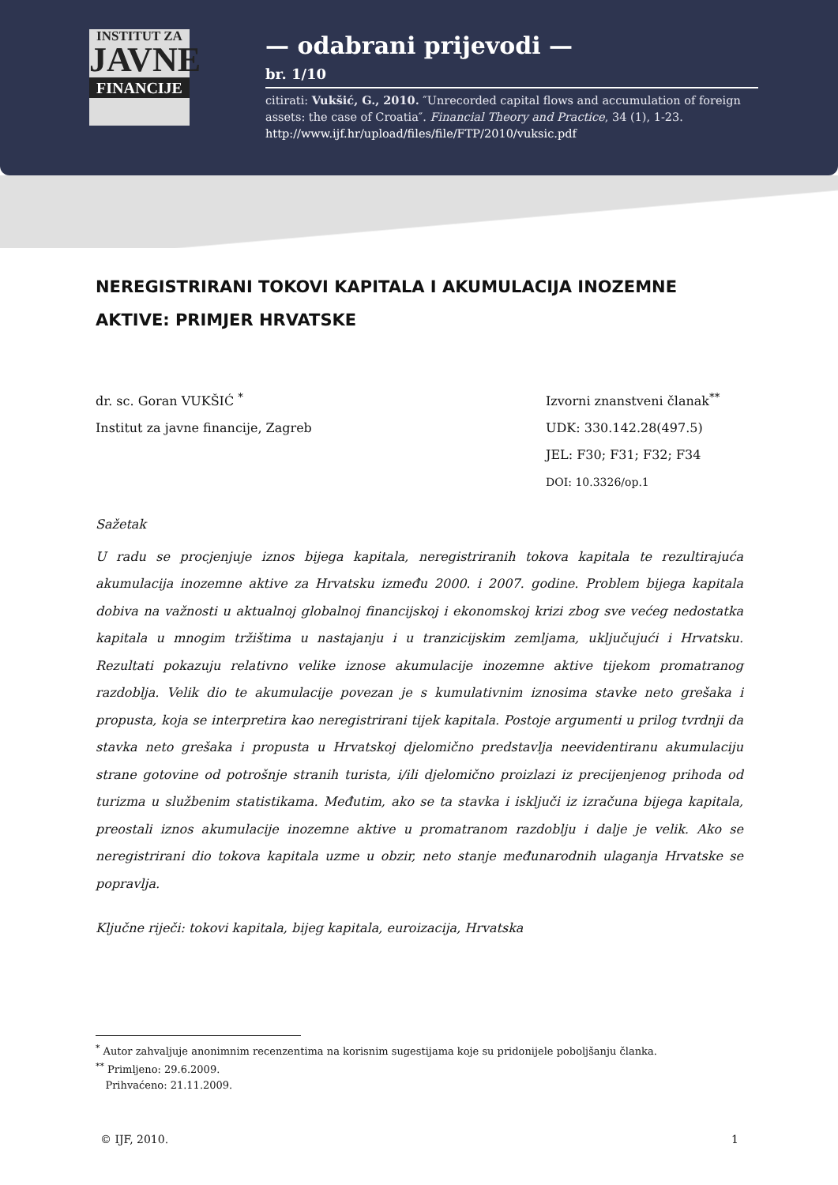INSTITUT ZA
JAVNE
FINANCIJE
— odabrani prijevodi —
br. 1/10
citirati: Vukšić, G., 2010. ″Unrecorded capital flows and accumulation of foreign assets: the case of Croatia″. Financial Theory and Practice, 34 (1), 1-23. http://www.ijf.hr/upload/files/file/FTP/2010/vuksic.pdf
NEREGISTRIRANI TOKOVI KAPITALA I AKUMULACIJA INOZEMNE AKTIVE: PRIMJER HRVATSKE
dr. sc. Goran VUKŠIĆ <sup>*</sup>
Institut za javne financije, Zagreb
Izvorni znanstveni članak<sup>**</sup>
UDK: 330.142.28(497.5)
JEL: F30; F31; F32; F34
DOI: 10.3326/op.1
Sažetak
U radu se procjenjuje iznos bijega kapitala, neregistriranih tokova kapitala te rezultirajuća akumulacija inozemne aktive za Hrvatsku između 2000. i 2007. godine. Problem bijega kapitala dobiva na važnosti u aktualnoj globalnoj financijskoj i ekonomskoj krizi zbog sve većeg nedostatka kapitala u mnogim tržištima u nastajanju i u tranzicijskim zemljama, uključujući i Hrvatsku. Rezultati pokazuju relativno velike iznose akumulacije inozemne aktive tijekom promatranog razdoblja. Velik dio te akumulacije povezan je s kumulativnim iznosima stavke neto grešaka i propusta, koja se interpretira kao neregistrirani tijek kapitala. Postoje argumenti u prilog tvrdnji da stavka neto grešaka i propusta u Hrvatskoj djelomično predstavlja neevidentiranu akumulaciju strane gotovine od potrošnje stranih turista, i/ili djelomično proizlazi iz precijenjenog prihoda od turizma u službenim statistikama. Međutim, ako se ta stavka i isključi iz izračuna bijega kapitala, preostali iznos akumulacije inozemne aktive u promatranom razdoblju i dalje je velik. Ako se neregistrirani dio tokova kapitala uzme u obzir, neto stanje međunarodnih ulaganja Hrvatske se popravlja.
Ključne riječi: tokovi kapitala, bijeg kapitala, euroizacija, Hrvatska
<sup>*</sup> Autor zahvaljuje anonimnim recenzentima na korisnim sugestijama koje su pridonijele poboljšanju članka.
<sup>**</sup> Primljeno: 29.6.2009.
Prihvaćeno: 21.11.2009.
© IJF, 2010. 1